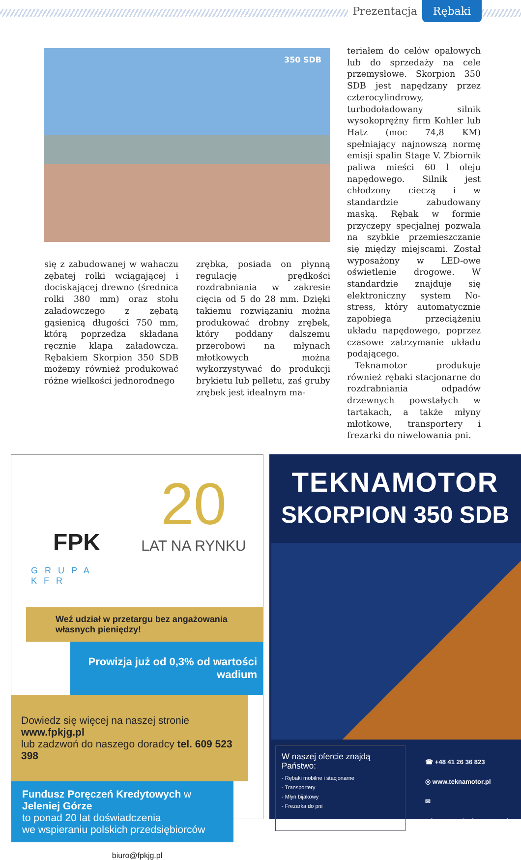Prezentacja Rębaki
350 SDB
się z zabudowanej w wahaczu zębatej rolki wciągającej i dociskającej drewno (średnica rolki 380 mm) oraz stołu załadowczego z zębatą gąsienicą długości 750 mm, którą poprzedza składana ręcznie klapa załadowcza. Rębakiem Skorpion 350 SDB możemy również produkować różne wielkości jednorodnego
zrębka, posiada on płynną regulację prędkości rozdrabniania w zakresie cięcia od 5 do 28 mm. Dzięki takiemu rozwiązaniu można produkować drobny zrębek, który poddany dalszemu przerobowi na młynach młotkowych można wykorzystywać do produkcji brykietu lub pelletu, zaś gruby zrębek jest idealnym ma-
teriałem do celów opałowych lub do sprzedaży na cele przemysłowe. Skorpion 350 SDB jest napędzany przez czterocylindrowy, turbodoładowany silnik wysokoprężny firm Kohler lub Hatz (moc 74,8 KM) spełniający najnowszą normę emisji spalin Stage V. Zbiornik paliwa mieści 60 l oleju napędowego. Silnik jest chłodzony cieczą i w standardzie zabudowany maską. Rębak w formie przyczepy specjalnej pozwala na szybkie przemieszczanie się między miejscami. Został wyposażony w LED-owe oświetlenie drogowe. W standardzie znajduje się elektroniczny system No-stress, który automatycznie zapobiega przeciążeniu układu napędowego, poprzez czasowe zatrzymanie układu podającego.
Teknamotor produkuje również rębaki stacjonarne do rozdrabniania odpadów drzewnych powstałych w tartakach, a także młyny młotkowe, transportery i frezarki do niwelowania pni.
FPK
GRUPA KFR
20
LAT NA RYNKU
Weź udział w przetargu bez angażowania własnych pieniędzy!
Prowizja już od 0,3% od wartości wadium
Dowiedz się więcej na naszej stronie www.fpkjg.pl
lub zadzwoń do naszego doradcy tel. 609 523 398
Fundusz Poręczeń Kredytowych w Jeleniej Górze
to ponad 20 lat doświadczenia
we wspieraniu polskich przedsiębiorców
biuro@fpkjg.pl
TEKNAMOTOR
SKORPION 350 SDB
W naszej ofercie znajdą Państwo:
- Rębaki mobilne i stacjonarne
- Transportery
- Młyn bijakowy
- Frezarka do pni
☎ +48 41 26 36 823
◎ www.teknamotor.pl
✉ teknamotor@teknamotor.pl